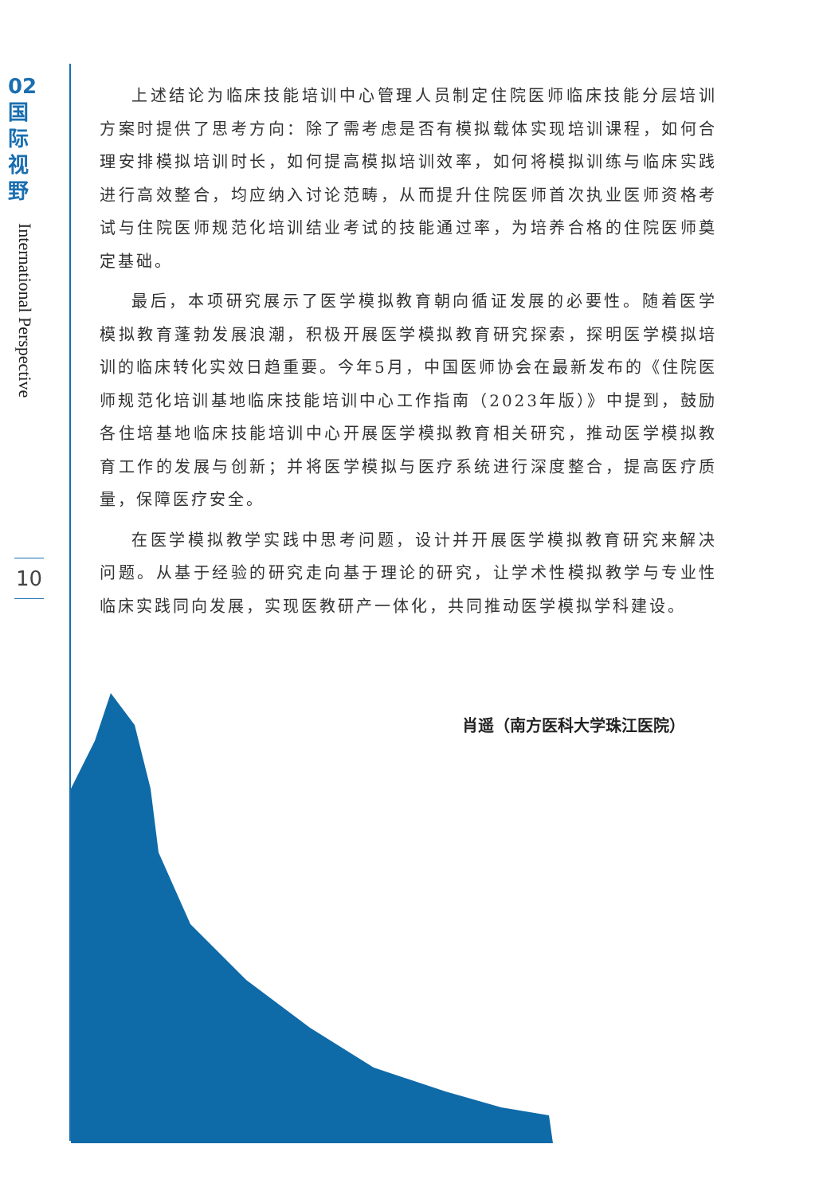02
国
际
视
野
International Perspective
10
上述结论为临床技能培训中心管理人员制定住院医师临床技能分层培训方案时提供了思考方向：除了需考虑是否有模拟载体实现培训课程，如何合理安排模拟培训时长，如何提高模拟培训效率，如何将模拟训练与临床实践进行高效整合，均应纳入讨论范畴，从而提升住院医师首次执业医师资格考试与住院医师规范化培训结业考试的技能通过率，为培养合格的住院医师奠定基础。
最后，本项研究展示了医学模拟教育朝向循证发展的必要性。随着医学模拟教育蓬勃发展浪潮，积极开展医学模拟教育研究探索，探明医学模拟培训的临床转化实效日趋重要。今年5月，中国医师协会在最新发布的《住院医师规范化培训基地临床技能培训中心工作指南（2023年版）》中提到，鼓励各住培基地临床技能培训中心开展医学模拟教育相关研究，推动医学模拟教育工作的发展与创新；并将医学模拟与医疗系统进行深度整合，提高医疗质量，保障医疗安全。
在医学模拟教学实践中思考问题，设计并开展医学模拟教育研究来解决问题。从基于经验的研究走向基于理论的研究，让学术性模拟教学与专业性临床实践同向发展，实现医教研产一体化，共同推动医学模拟学科建设。
肖遥（南方医科大学珠江医院）